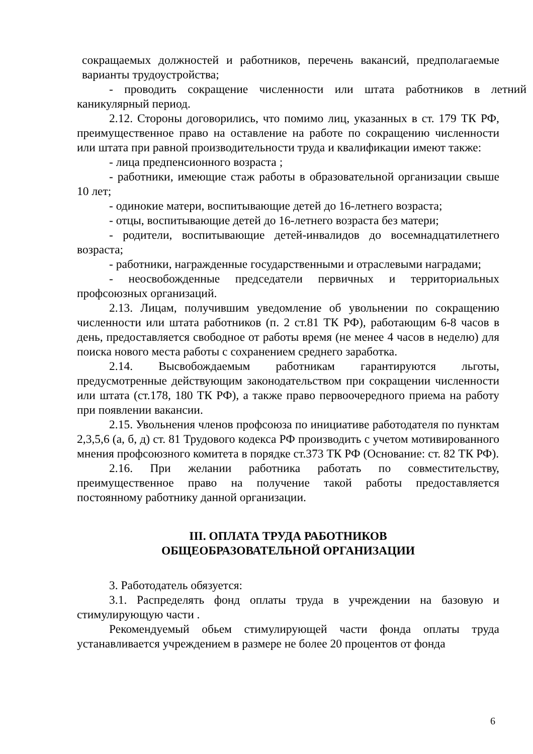сокращаемых должностей и работников, перечень вакансий, предполагаемые варианты трудоустройства;
- проводить сокращение численности или штата работников в летний каникулярный период.
2.12. Стороны договорились, что помимо лиц, указанных в ст. 179 ТК РФ, преимущественное право на оставление на работе по сокращению численности или штата при равной производительности труда и квалификации имеют также:
- лица предпенсионного возраста ;
- работники, имеющие стаж работы в образовательной организации свыше 10 лет;
- одинокие матери, воспитывающие детей до 16-летнего возраста;
- отцы, воспитывающие детей до 16-летнего возраста без матери;
- родители, воспитывающие детей-инвалидов до восемнадцатилетнего возраста;
- работники, награжденные государственными и отраслевыми наградами;
- неосвобожденные председатели первичных и территориальных профсоюзных организаций.
2.13. Лицам, получившим уведомление об увольнении по сокращению численности или штата работников (п. 2 ст.81 ТК РФ), работающим 6-8 часов в день, предоставляется свободное от работы время (не менее 4 часов в неделю) для поиска нового места работы с сохранением среднего заработка.
2.14. Высвобождаемым работникам гарантируются льготы, предусмотренные действующим законодательством при сокращении численности или штата (ст.178, 180 ТК РФ), а также право первоочередного приема на работу при появлении вакансии.
2.15. Увольнения членов профсоюза по инициативе работодателя по пунктам 2,3,5,6 (а, б, д) ст. 81 Трудового кодекса РФ производить с учетом мотивированного мнения профсоюзного комитета в порядке ст.373 ТК РФ (Основание: ст. 82 ТК РФ).
2.16. При желании работника работать по совместительству, преимущественное право на получение такой работы предоставляется постоянному работнику данной организации.
III. ОПЛАТА ТРУДА РАБОТНИКОВ
ОБЩЕОБРАЗОВАТЕЛЬНОЙ ОРГАНИЗАЦИИ
3. Работодатель обязуется:
3.1. Распределять фонд оплаты труда в учреждении на базовую и стимулирующую части .
Рекомендуемый обьем стимулирующей части фонда оплаты труда устанавливается учреждением в размере не более 20 процентов от фонда
6